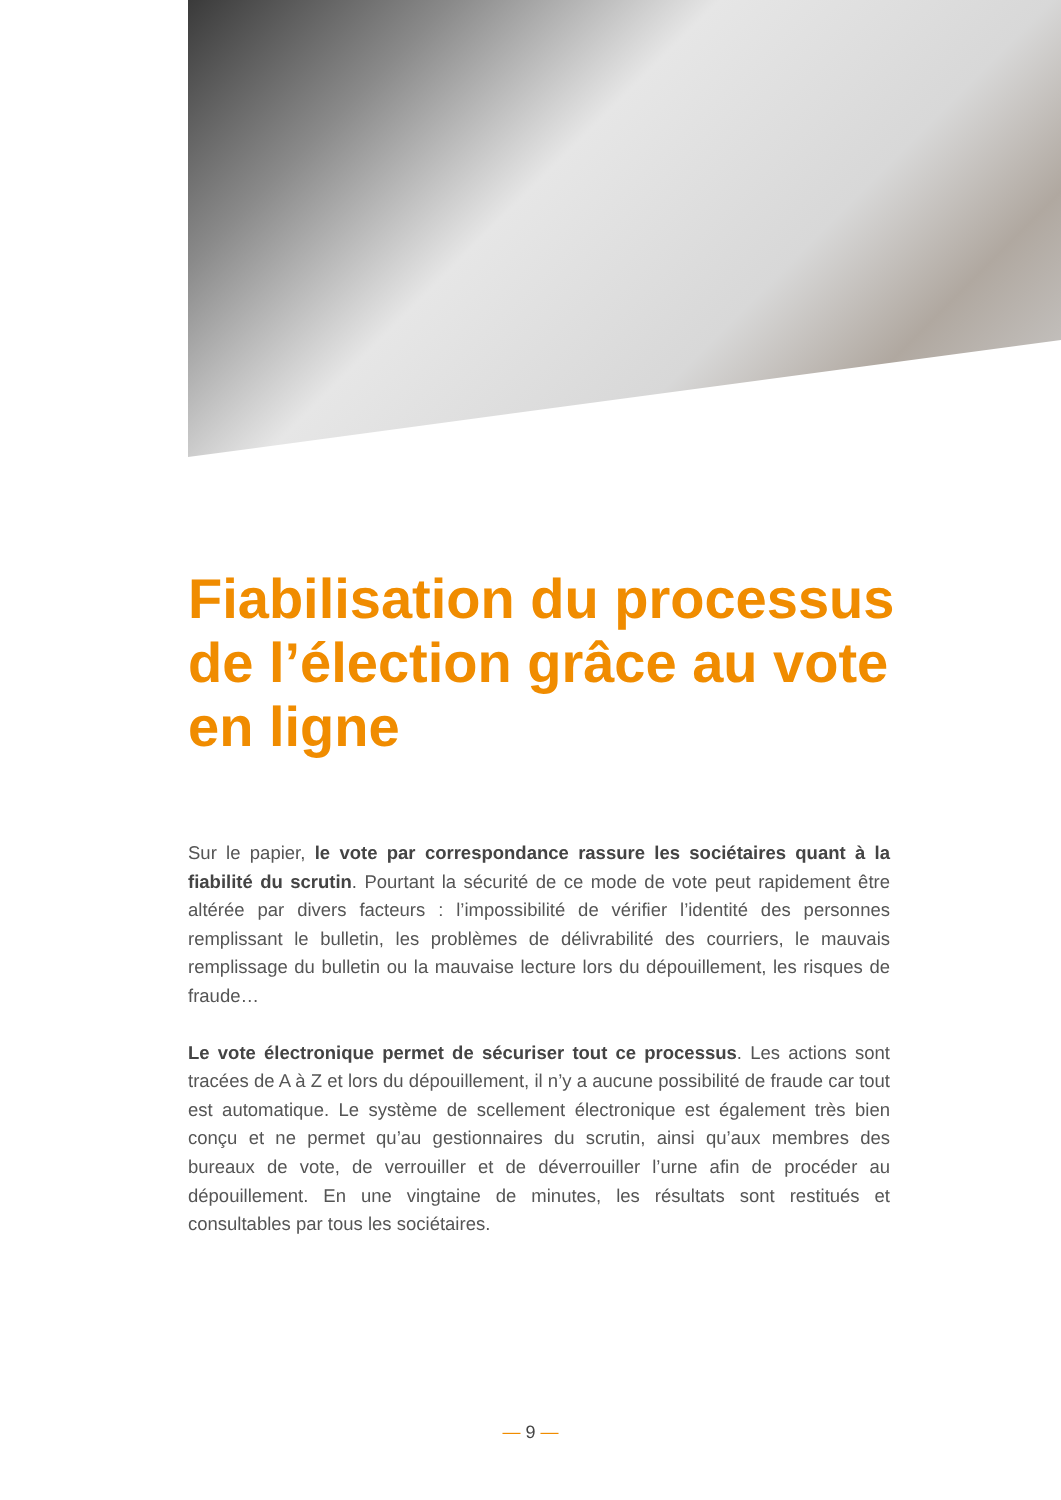Fiabilisation du processus de l’élection grâce au vote en ligne
Sur le papier, le vote par correspondance rassure les sociétaires quant à la fiabilité du scrutin. Pourtant la sécurité de ce mode de vote peut rapidement être altérée par divers facteurs : l’impossibilité de vérifier l’identité des personnes remplissant le bulletin, les problèmes de délivrabilité des courriers, le mauvais remplissage du bulletin ou la mauvaise lecture lors du dépouillement, les risques de fraude…
Le vote électronique permet de sécuriser tout ce processus. Les actions sont tracées de A à Z et lors du dépouillement, il n’y a aucune possibilité de fraude car tout est automatique. Le système de scellement électronique est également très bien conçu et ne permet qu’au gestionnaires du scrutin, ainsi qu’aux membres des bureaux de vote, de verrouiller et de déverrouiller l’urne afin de procéder au dépouillement. En une vingtaine de minutes, les résultats sont restitués et consultables par tous les sociétaires.
— 9 —